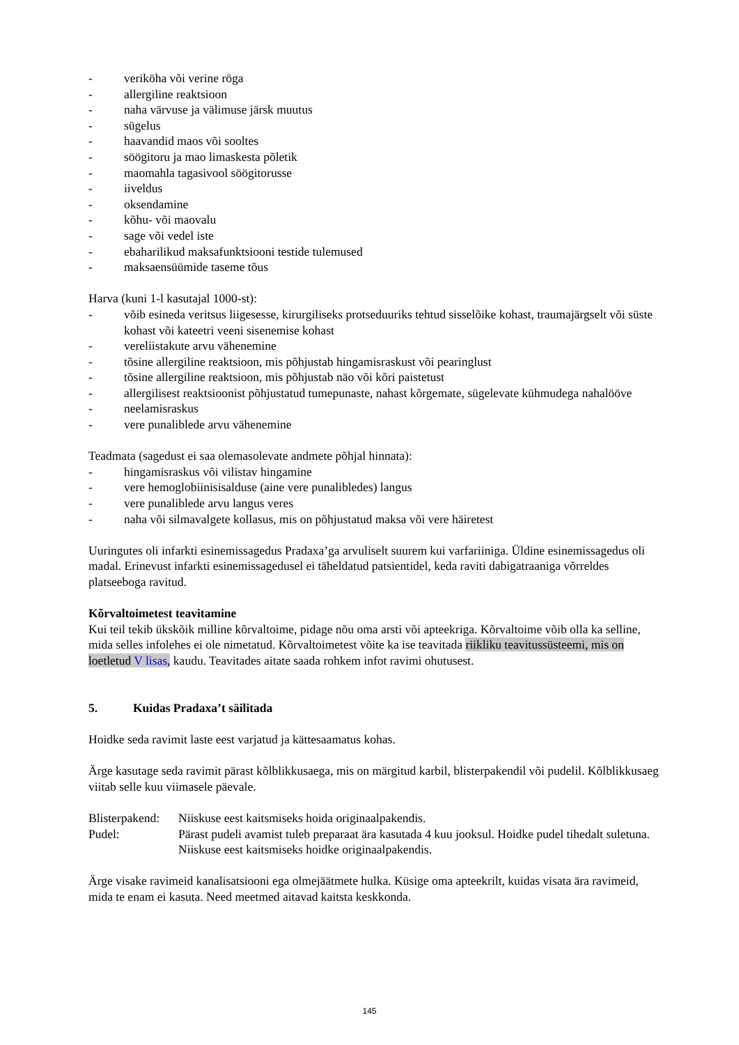- veriköha või verine röga
- allergiline reaktsioon
- naha värvuse ja välimuse järsk muutus
- sügelus
- haavandid maos või sooltes
- söögitoru ja mao limaskesta põletik
- maomahla tagasivool söögitorusse
- iiveldus
- oksendamine
- kõhu- või maovalu
- sage või vedel iste
- ebaharilikud maksafunktsiooni testide tulemused
- maksaensüümide taseme tõus
Harva (kuni 1-l kasutajal 1000-st):
- võib esineda veritsus liigesesse, kirurgiliseks protseduuriks tehtud sisselõike kohast, traumajärgselt või süste kohast või kateetri veeni sisenemise kohast
- vereliistakute arvu vähenemine
- tõsine allergiline reaktsioon, mis põhjustab hingamisraskust või pearinglust
- tõsine allergiline reaktsioon, mis põhjustab näo või kõri paistetust
- allergilisest reaktsioonist põhjustatud tumepunaste, nahast kõrgemate, sügelevate kühmudega nahalööve
- neelamisraskus
- vere punaliblede arvu vähenemine
Teadmata (sagedust ei saa olemasolevate andmete põhjal hinnata):
- hingamisraskus või vilistav hingamine
- vere hemoglobiinisisalduse (aine vere punalibledes) langus
- vere punaliblede arvu langus veres
- naha või silmavalgete kollasus, mis on põhjustatud maksa või vere häiretest
Uuringutes oli infarkti esinemissagedus Pradaxa’ga arvuliselt suurem kui varfariiniga. Üldine esinemissagedus oli madal. Erinevust infarkti esinemissagedusel ei täheldatud patsientidel, keda raviti dabigatraaniga võrreldes platseeboga ravitud.
Kõrvaltoimetest teavitamine
Kui teil tekib ükskõik milline kõrvaltoime, pidage nõu oma arsti või apteekriga. Kõrvaltoime võib olla ka selline, mida selles infolehes ei ole nimetatud. Kõrvaltoimetest võite ka ise teavitada riikliku teavitussüsteemi, mis on loetletud V lisas, kaudu. Teavitades aitate saada rohkem infot ravimi ohutusest.
5. Kuidas Pradaxa’t säilitada
Hoidke seda ravimit laste eest varjatud ja kättesaamatus kohas.
Ärge kasutage seda ravimit pärast kõlblikkusaega, mis on märgitud karbil, blisterpakendil või pudelil. Kõlblikkusaeg viitab selle kuu viimasele päevale.
Blisterpakend: Niiskuse eest kaitsmiseks hoida originaalpakendis.
Pudel: Pärast pudeli avamist tuleb preparaat ära kasutada 4 kuu jooksul. Hoidke pudel tihedalt suletuna. Niiskuse eest kaitsmiseks hoidke originaalpakendis.
Ärge visake ravimeid kanalisatsiooni ega olmejäätmete hulka. Küsige oma apteekrilt, kuidas visata ära ravimeid, mida te enam ei kasuta. Need meetmed aitavad kaitsta keskkonda.
145